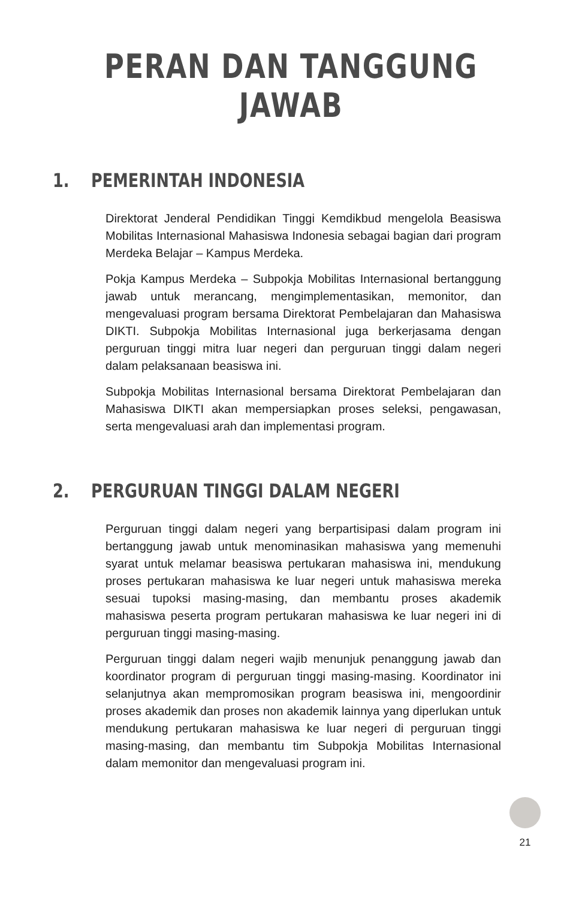PERAN DAN TANGGUNG JAWAB
1. PEMERINTAH INDONESIA
Direktorat Jenderal Pendidikan Tinggi Kemdikbud mengelola Beasiswa Mobilitas Internasional Mahasiswa Indonesia sebagai bagian dari program Merdeka Belajar – Kampus Merdeka.
Pokja Kampus Merdeka – Subpokja Mobilitas Internasional bertanggung jawab untuk merancang, mengimplementasikan, memonitor, dan mengevaluasi program bersama Direktorat Pembelajaran dan Mahasiswa DIKTI. Subpokja Mobilitas Internasional juga berkerjasama dengan perguruan tinggi mitra luar negeri dan perguruan tinggi dalam negeri dalam pelaksanaan beasiswa ini.
Subpokja Mobilitas Internasional bersama Direktorat Pembelajaran dan Mahasiswa DIKTI akan mempersiapkan proses seleksi, pengawasan, serta mengevaluasi arah dan implementasi program.
2. PERGURUAN TINGGI DALAM NEGERI
Perguruan tinggi dalam negeri yang berpartisipasi dalam program ini bertanggung jawab untuk menominasikan mahasiswa yang memenuhi syarat untuk melamar beasiswa pertukaran mahasiswa ini, mendukung proses pertukaran mahasiswa ke luar negeri untuk mahasiswa mereka sesuai tupoksi masing-masing, dan membantu proses akademik mahasiswa peserta program pertukaran mahasiswa ke luar negeri ini di perguruan tinggi masing-masing.
Perguruan tinggi dalam negeri wajib menunjuk penanggung jawab dan koordinator program di perguruan tinggi masing-masing. Koordinator ini selanjutnya akan mempromosikan program beasiswa ini, mengoordinir proses akademik dan proses non akademik lainnya yang diperlukan untuk mendukung pertukaran mahasiswa ke luar negeri di perguruan tinggi masing-masing, dan membantu tim Subpokja Mobilitas Internasional dalam memonitor dan mengevaluasi program ini.
21